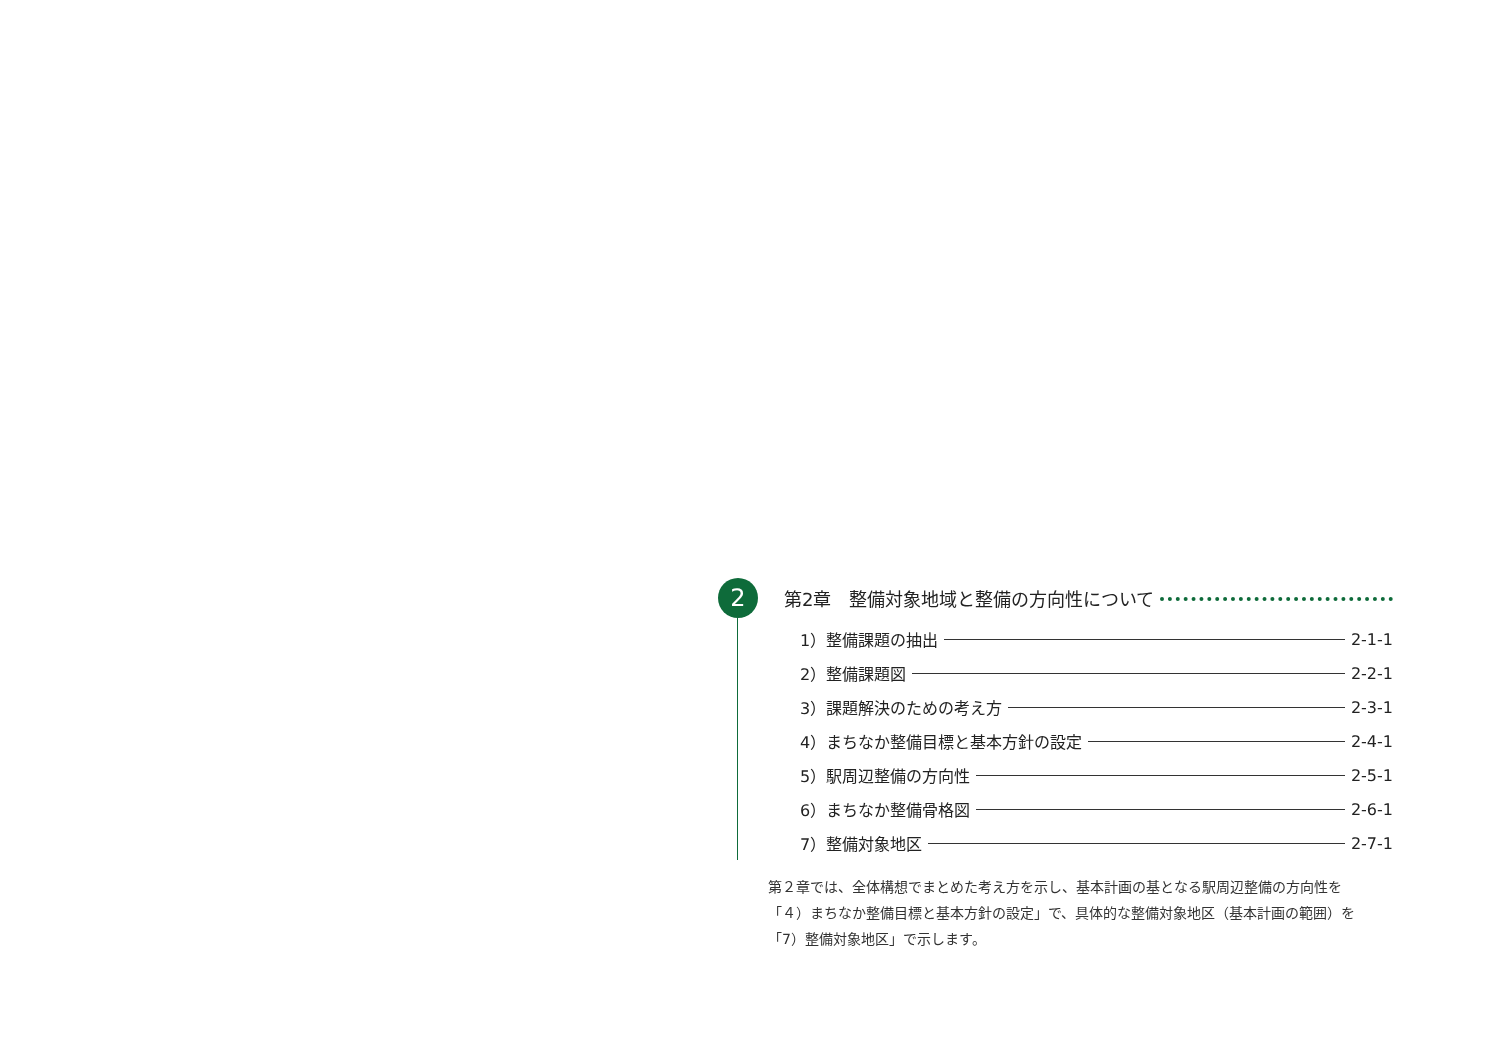2
第2章　整備対象地域と整備の方向性について
1）整備課題の抽出 2-1-1
2）整備課題図 2-2-1
3）課題解決のための考え方 2-3-1
4）まちなか整備目標と基本方針の設定 2-4-1
5）駅周辺整備の方向性 2-5-1
6）まちなか整備骨格図 2-6-1
7）整備対象地区 2-7-1
第２章では、全体構想でまとめた考え方を示し、基本計画の基となる駅周辺整備の方向性を「４）まちなか整備目標と基本方針の設定」で、具体的な整備対象地区（基本計画の範囲）を「7）整備対象地区」で示します。